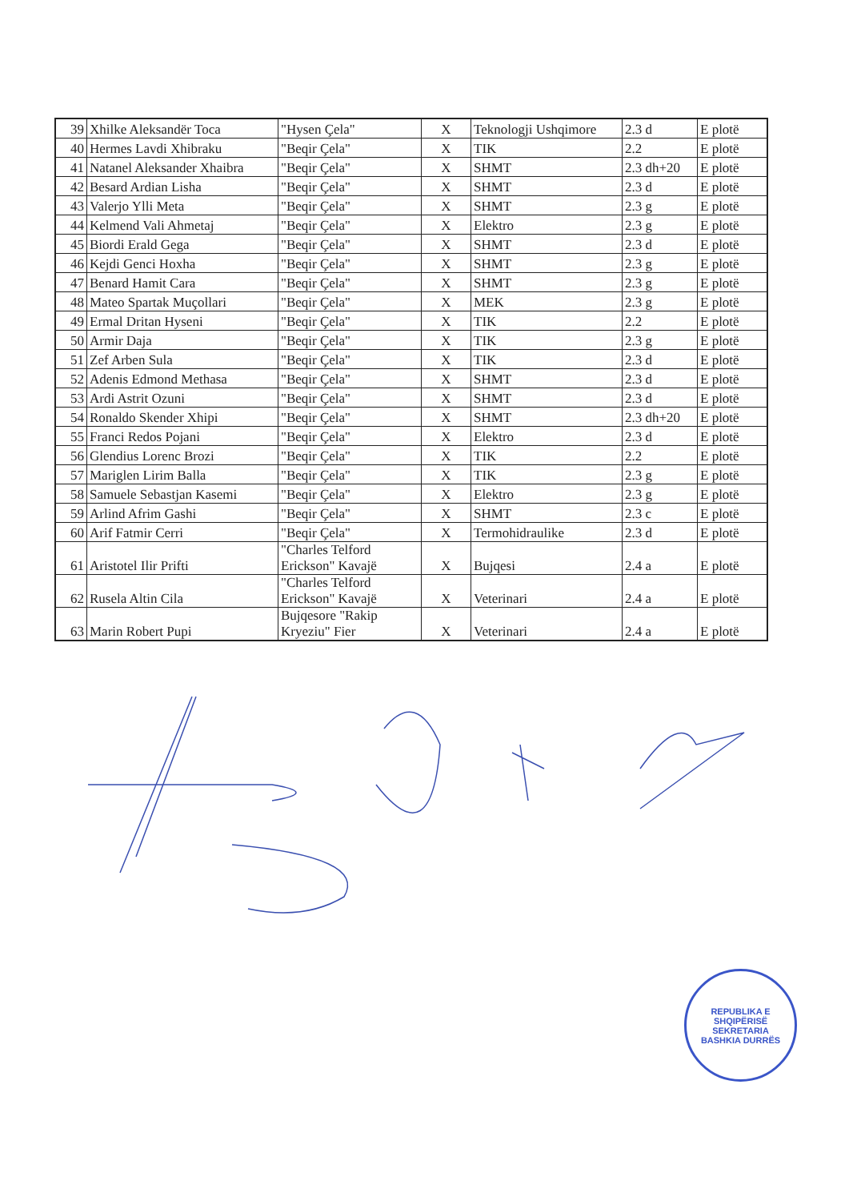| 39 | Xhilke Aleksandër Toca | "Hysen Çela" | X | Teknologji Ushqimore | 2.3 d | E plotë |
| 40 | Hermes Lavdi Xhibraku | "Beqir Çela" | X | TIK | 2.2 | E plotë |
| 41 | Natanel Aleksander Xhaibra | "Beqir Çela" | X | SHMT | 2.3 dh+20 | E plotë |
| 42 | Besard Ardian Lisha | "Beqir Çela" | X | SHMT | 2.3 d | E plotë |
| 43 | Valerjo Ylli Meta | "Beqir Çela" | X | SHMT | 2.3 g | E plotë |
| 44 | Kelmend Vali Ahmetaj | "Beqir Çela" | X | Elektro | 2.3 g | E plotë |
| 45 | Biordi Erald Gega | "Beqir Çela" | X | SHMT | 2.3 d | E plotë |
| 46 | Kejdi Genci Hoxha | "Beqir Çela" | X | SHMT | 2.3 g | E plotë |
| 47 | Benard Hamit Cara | "Beqir Çela" | X | SHMT | 2.3 g | E plotë |
| 48 | Mateo Spartak Muçollari | "Beqir Çela" | X | MEK | 2.3 g | E plotë |
| 49 | Ermal Dritan Hyseni | "Beqir Çela" | X | TIK | 2.2 | E plotë |
| 50 | Armir Daja | "Beqir Çela" | X | TIK | 2.3 g | E plotë |
| 51 | Zef Arben Sula | "Beqir Çela" | X | TIK | 2.3 d | E plotë |
| 52 | Adenis Edmond Methasa | "Beqir Çela" | X | SHMT | 2.3 d | E plotë |
| 53 | Ardi Astrit Ozuni | "Beqir Çela" | X | SHMT | 2.3 d | E plotë |
| 54 | Ronaldo Skender Xhipi | "Beqir Çela" | X | SHMT | 2.3 dh+20 | E plotë |
| 55 | Franci Redos Pojani | "Beqir Çela" | X | Elektro | 2.3 d | E plotë |
| 56 | Glendius Lorenc Brozi | "Beqir Çela" | X | TIK | 2.2 | E plotë |
| 57 | Mariglen Lirim Balla | "Beqir Çela" | X | TIK | 2.3 g | E plotë |
| 58 | Samuele Sebastjan Kasemi | "Beqir Çela" | X | Elektro | 2.3 g | E plotë |
| 59 | Arlind Afrim Gashi | "Beqir Çela" | X | SHMT | 2.3 c | E plotë |
| 60 | Arif Fatmir Cerri | "Beqir Çela" | X | Termohidraulike | 2.3 d | E plotë |
| 61 | Aristotel Ilir Prifti | "Charles Telford Erickson" Kavajë | X | Bujqesi | 2.4 a | E plotë |
| 62 | Rusela Altin Cila | "Charles Telford Erickson" Kavajë | X | Veterinari | 2.4 a | E plotë |
| 63 | Marin Robert Pupi | Bujqesore "Rakip Kryeziu" Fier | X | Veterinari | 2.4 a | E plotë |
REPUBLIKA E SHQIPËRISË
SEKRETARIA
BASHKIA DURRËS